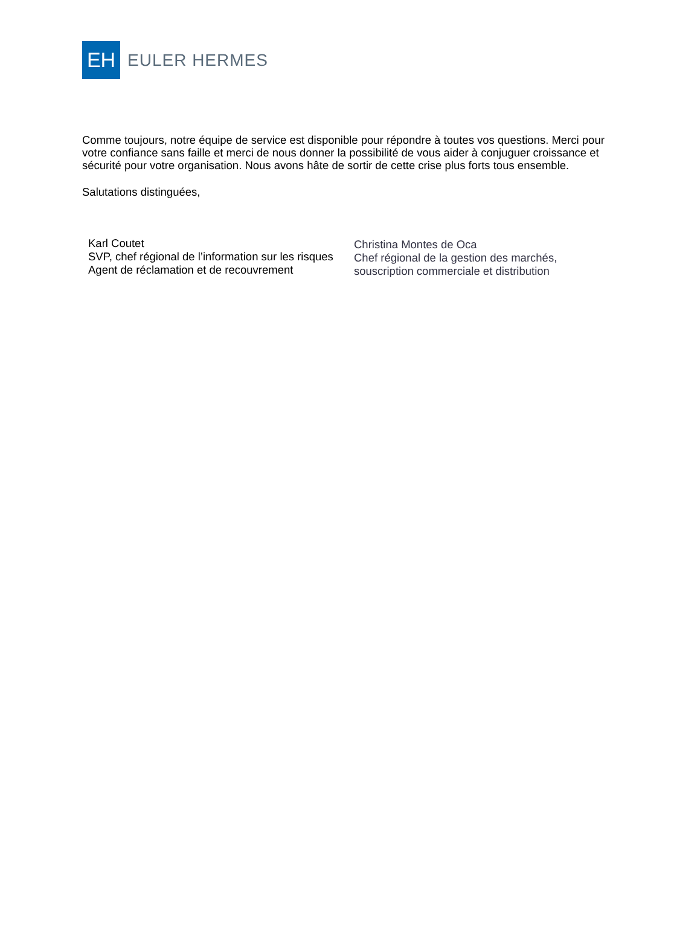EH
EULER HERMES
Comme toujours, notre équipe de service est disponible pour répondre à toutes vos questions. Merci pour votre confiance sans faille et merci de nous donner la possibilité de vous aider à conjuguer croissance et sécurité pour votre organisation. Nous avons hâte de sortir de cette crise plus forts tous ensemble.
Salutations distinguées,
Karl Coutet
SVP, chef régional de l’information sur les risques
Agent de réclamation et de recouvrement
Christina Montes de Oca
Chef régional de la gestion des marchés,
souscription commerciale et distribution